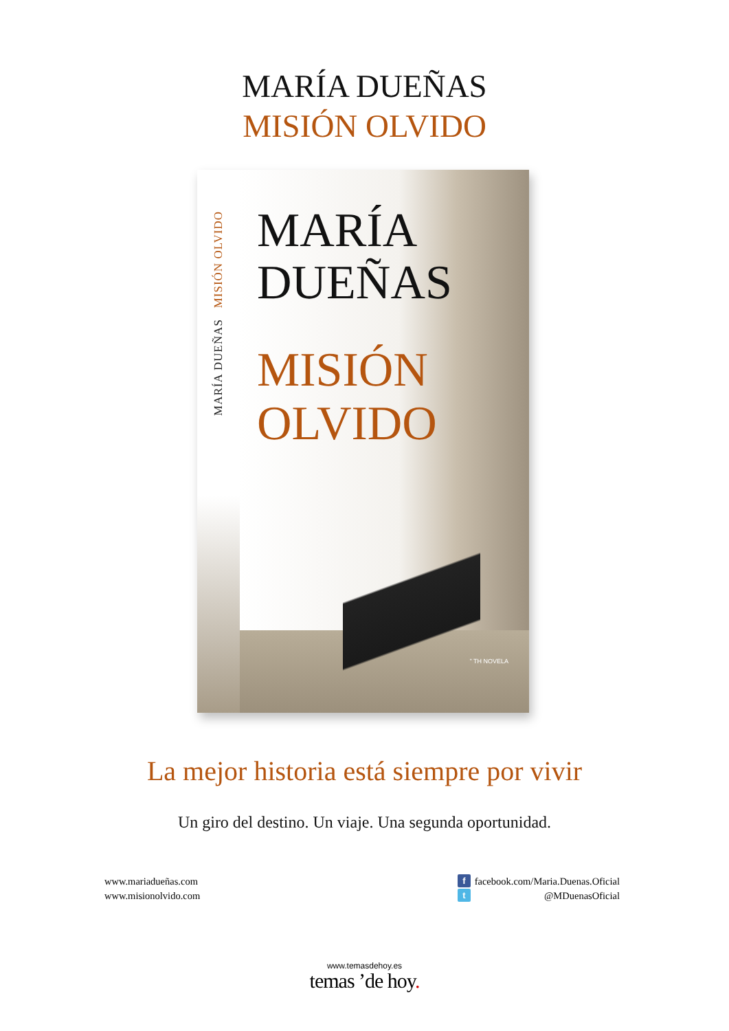MARÍA DUEÑAS
MISIÓN OLVIDO
MARÍA DUEÑAS MISIÓN OLVIDO
MARÍA
DUEÑAS
MISIÓN
OLVIDO
” TH NOVELA
La mejor historia está siempre por vivir
Un giro del destino. Un viaje. Una segunda oportunidad.
www.mariadueñas.com
www.misionolvido.com
ffacebook.com/Maria.Duenas.Oficial
t @MDuenasOficial
www.temasdehoy.es
temas ’de hoy.